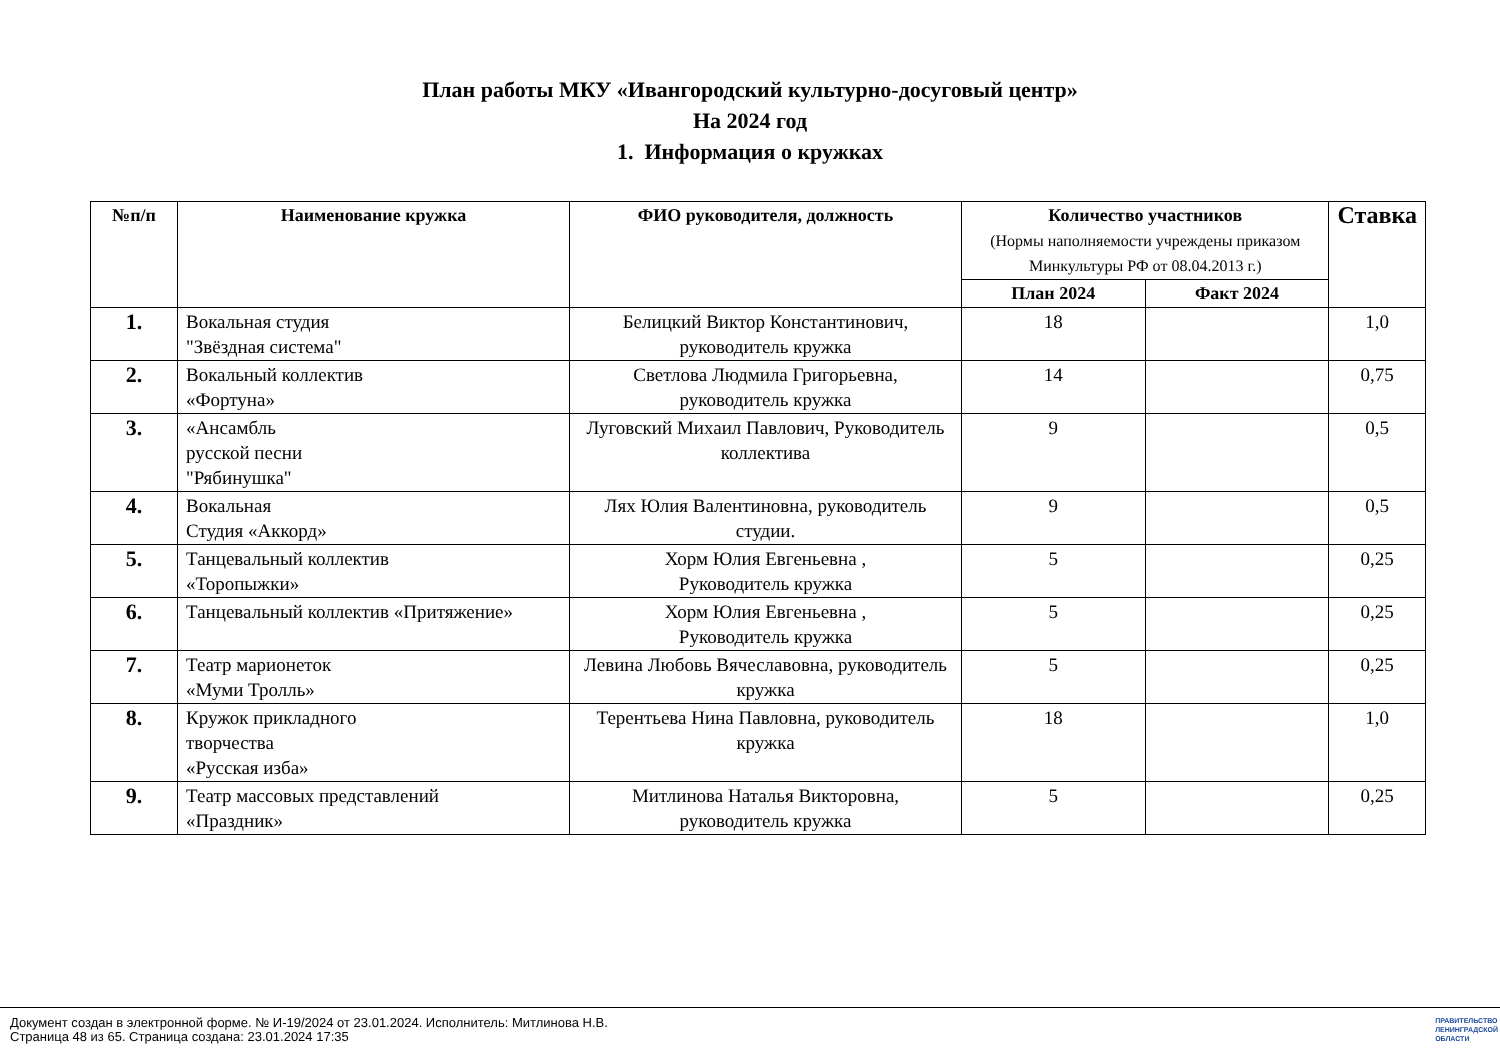План работы МКУ «Ивангородский культурно-досуговый центр»
На 2024 год
1. Информация о кружках
| №п/п | Наименование кружка | ФИО руководителя, должность | Количество участников (Нормы наполняемости учреждены приказом Минкультуры РФ от 08.04.2013 г.) | | Ставка |
| --- | --- | --- | --- | --- | --- |
| | | | План 2024 | Факт 2024 | |
| 1. | Вокальная студия "Звёздная система" | Белицкий Виктор Константинович, руководитель кружка | 18 | | 1,0 |
| 2. | Вокальный коллектив «Фортуна» | Светлова Людмила Григорьевна, руководитель кружка | 14 | | 0,75 |
| 3. | «Ансамбль русской песни "Рябинушка" | Луговский Михаил Павлович, Руководитель коллектива | 9 | | 0,5 |
| 4. | Вокальная Студия «Аккорд» | Лях Юлия Валентиновна, руководитель студии. | 9 | | 0,5 |
| 5. | Танцевальный коллектив «Торопыжки» | Хорм Юлия Евгеньевна , Руководитель кружка | 5 | | 0,25 |
| 6. | Танцевальный коллектив «Притяжение» | Хорм Юлия Евгеньевна , Руководитель кружка | 5 | | 0,25 |
| 7. | Театр марионеток «Муми Тролль» | Левина Любовь Вячеславовна, руководитель кружка | 5 | | 0,25 |
| 8. | Кружок прикладного творчества «Русская изба» | Терентьева Нина Павловна, руководитель кружка | 18 | | 1,0 |
| 9. | Театр массовых представлений «Праздник» | Митлинова Наталья Викторовна, руководитель кружка | 5 | | 0,25 |
Документ создан в электронной форме. № И-19/2024 от 23.01.2024. Исполнитель: Митлинова Н.В.
Страница 48 из 65. Страница создана: 23.01.2024 17:35
ПРАВИТЕЛЬСТВО
ЛЕНИНГРАДСКОЙ
ОБЛАСТИ